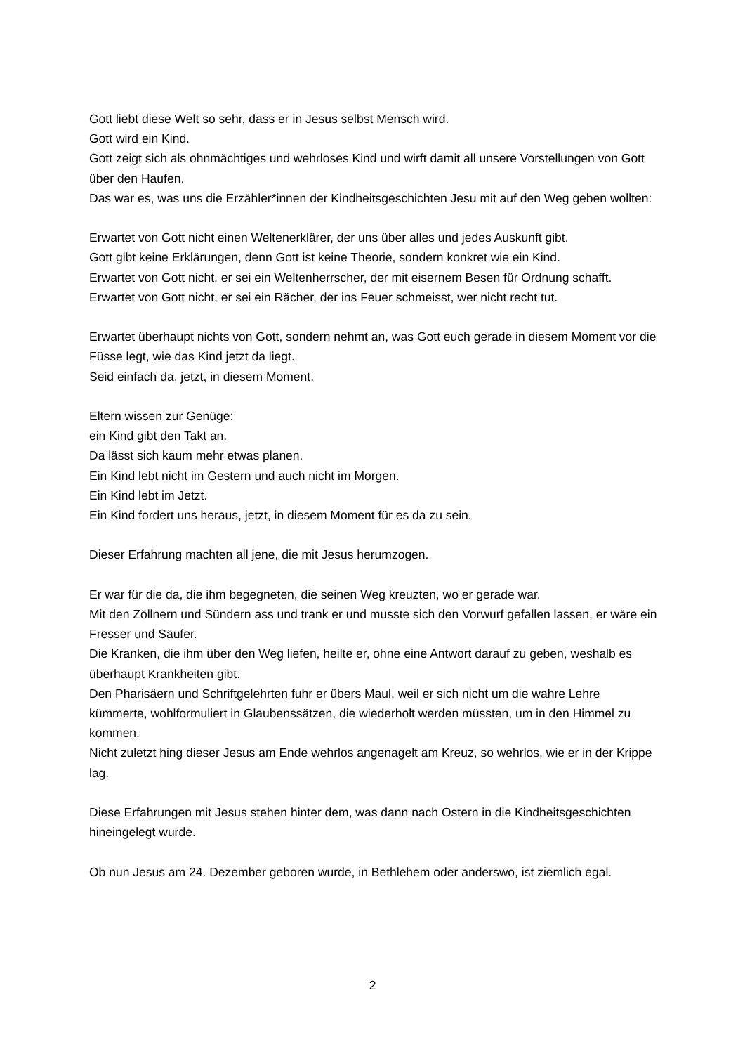Gott liebt diese Welt so sehr, dass er in Jesus selbst Mensch wird.
Gott wird ein Kind.
Gott zeigt sich als ohnmächtiges und wehrloses Kind und wirft damit all unsere Vorstellungen von Gott über den Haufen.
Das war es, was uns die Erzähler*innen der Kindheitsgeschichten Jesu mit auf den Weg geben wollten:
Erwartet von Gott nicht einen Weltenerklärer, der uns über alles und jedes Auskunft gibt.
Gott gibt keine Erklärungen, denn Gott ist keine Theorie, sondern konkret wie ein Kind.
Erwartet von Gott nicht, er sei ein Weltenherrscher, der mit eisernem Besen für Ordnung schafft.
Erwartet von Gott nicht, er sei ein Rächer, der ins Feuer schmeisst, wer nicht recht tut.
Erwartet überhaupt nichts von Gott, sondern nehmt an, was Gott euch gerade in diesem Moment vor die Füsse legt, wie das Kind jetzt da liegt.
Seid einfach da, jetzt, in diesem Moment.
Eltern wissen zur Genüge:
ein Kind gibt den Takt an.
Da lässt sich kaum mehr etwas planen.
Ein Kind lebt nicht im Gestern und auch nicht im Morgen.
Ein Kind lebt im Jetzt.
Ein Kind fordert uns heraus, jetzt, in diesem Moment für es da zu sein.
Dieser Erfahrung machten all jene, die mit Jesus herumzogen.
Er war für die da, die ihm begegneten, die seinen Weg kreuzten, wo er gerade war.
Mit den Zöllnern und Sündern ass und trank er und musste sich den Vorwurf gefallen lassen, er wäre ein Fresser und Säufer.
Die Kranken, die ihm über den Weg liefen, heilte er, ohne eine Antwort darauf zu geben, weshalb es überhaupt Krankheiten gibt.
Den Pharisäern und Schriftgelehrten fuhr er übers Maul, weil er sich nicht um die wahre Lehre kümmerte, wohlformuliert in Glaubenssätzen, die wiederholt werden müssten, um in den Himmel zu kommen.
Nicht zuletzt hing dieser Jesus am Ende wehrlos angenagelt am Kreuz, so wehrlos, wie er in der Krippe lag.
Diese Erfahrungen mit Jesus stehen hinter dem, was dann nach Ostern in die Kindheitsgeschichten hineingelegt wurde.
Ob nun Jesus am 24. Dezember geboren wurde, in Bethlehem oder anderswo, ist ziemlich egal.
2